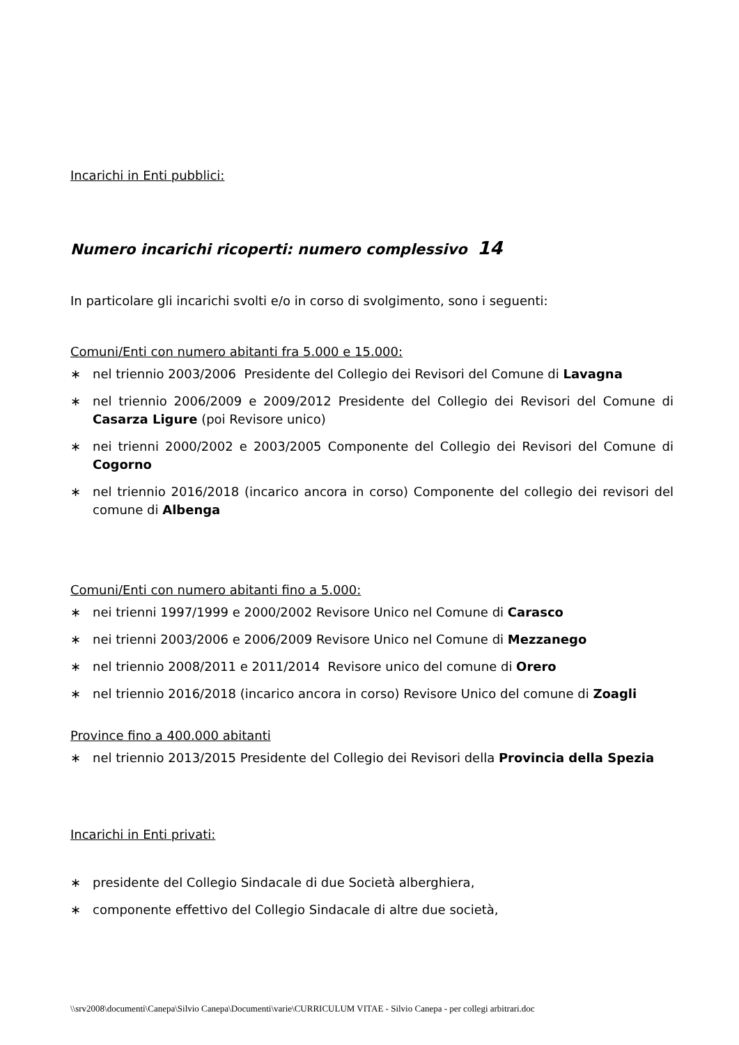Incarichi in Enti pubblici:
Numero incarichi ricoperti: numero complessivo 14
In particolare gli incarichi svolti e/o in corso di svolgimento, sono i seguenti:
Comuni/Enti con numero abitanti fra 5.000 e 15.000:
∗ nel triennio 2003/2006 Presidente del Collegio dei Revisori del Comune di Lavagna
∗ nel triennio 2006/2009 e 2009/2012 Presidente del Collegio dei Revisori del Comune di Casarza Ligure (poi Revisore unico)
∗ nei trienni 2000/2002 e 2003/2005 Componente del Collegio dei Revisori del Comune di Cogorno
∗ nel triennio 2016/2018 (incarico ancora in corso) Componente del collegio dei revisori del comune di Albenga
Comuni/Enti con numero abitanti fino a 5.000:
∗ nei trienni 1997/1999 e 2000/2002 Revisore Unico nel Comune di Carasco
∗ nei trienni 2003/2006 e 2006/2009 Revisore Unico nel Comune di Mezzanego
∗ nel triennio 2008/2011 e 2011/2014 Revisore unico del comune di Orero
∗ nel triennio 2016/2018 (incarico ancora in corso) Revisore Unico del comune di Zoagli
Province fino a 400.000 abitanti
∗ nel triennio 2013/2015 Presidente del Collegio dei Revisori della Provincia della Spezia
Incarichi in Enti privati:
∗ presidente del Collegio Sindacale di due Società alberghiera,
∗ componente effettivo del Collegio Sindacale di altre due società,
\\srv2008\documenti\Canepa\Silvio Canepa\Documenti\varie\CURRICULUM VITAE - Silvio Canepa - per collegi arbitrari.doc